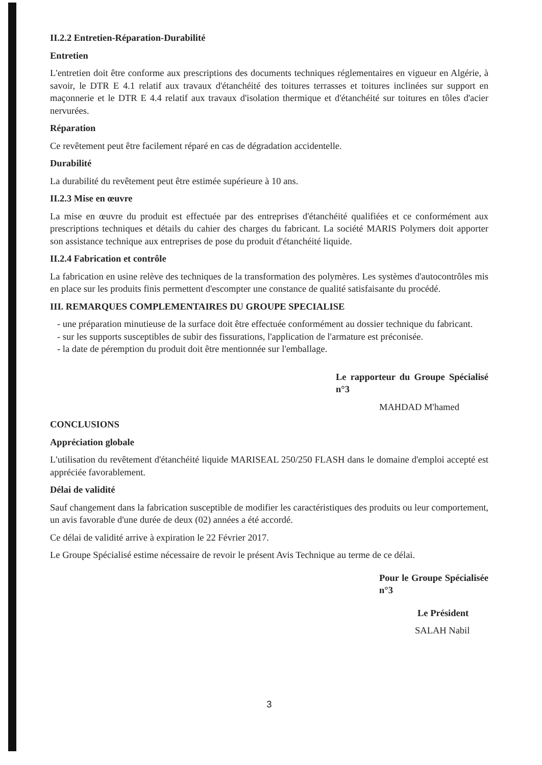II.2.2 Entretien-Réparation-Durabilité
Entretien
L'entretien doit être conforme aux prescriptions des documents techniques réglementaires en vigueur en Algérie, à savoir, le DTR E 4.1 relatif aux travaux d'étanchéité des toitures terrasses et toitures inclinées sur support en maçonnerie et le DTR E 4.4 relatif aux travaux d'isolation thermique et d'étanchéité sur toitures en tôles d'acier nervurées.
Réparation
Ce revêtement peut être facilement réparé en cas de dégradation accidentelle.
Durabilité
La durabilité du revêtement peut être estimée supérieure à 10 ans.
II.2.3 Mise en œuvre
La mise en œuvre du produit est effectuée par des entreprises d'étanchéité qualifiées et ce conformément aux prescriptions techniques et détails du cahier des charges du fabricant. La société MARIS Polymers doit apporter son assistance technique aux entreprises de pose du produit d'étanchéité liquide.
II.2.4 Fabrication et contrôle
La fabrication en usine relève des techniques de la transformation des polymères. Les systèmes d'autocontrôles mis en place sur les produits finis permettent d'escompter une constance de qualité satisfaisante du procédé.
III. REMARQUES COMPLEMENTAIRES DU GROUPE SPECIALISE
- une préparation minutieuse de la surface doit être effectuée conformément au dossier technique du fabricant.
- sur les supports susceptibles de subir des fissurations, l'application de l'armature est préconisée.
- la date de péremption du produit doit être mentionnée sur l'emballage.
Le rapporteur du Groupe Spécialisé n°3
MAHDAD M'hamed
CONCLUSIONS
Appréciation globale
L'utilisation du revêtement d'étanchéité liquide MARISEAL 250/250 FLASH dans le domaine d'emploi accepté est appréciée favorablement.
Délai de validité
Sauf changement dans la fabrication susceptible de modifier les caractéristiques des produits ou leur comportement, un avis favorable d'une durée de deux (02) années a été accordé.
Ce délai de validité arrive à expiration le 22 Février 2017.
Le Groupe Spécialisé estime nécessaire de revoir le présent Avis Technique au terme de ce délai.
Pour le Groupe Spécialisée n°3
Le Président
SALAH Nabil
3